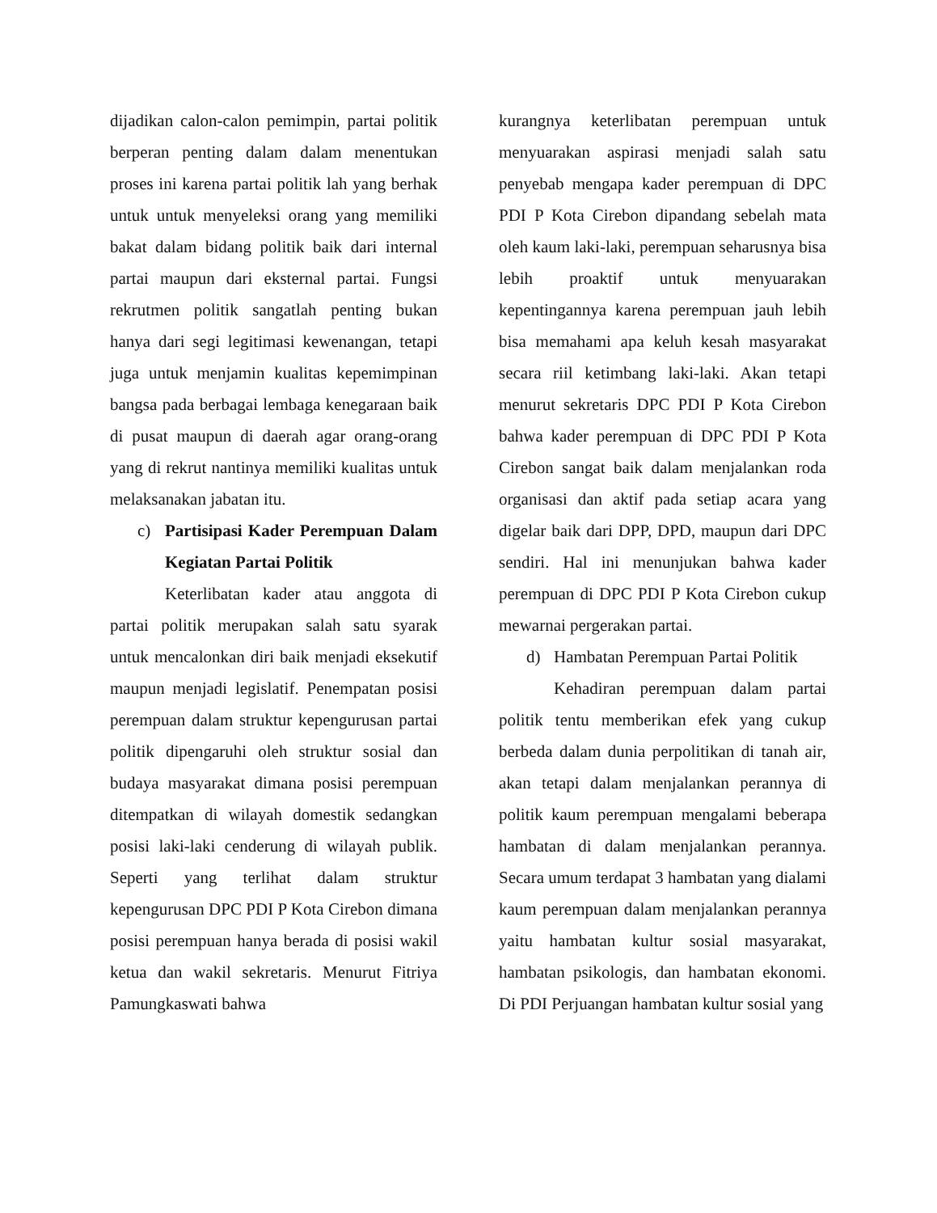dijadikan calon-calon pemimpin, partai politik berperan penting dalam dalam menentukan proses ini karena partai politik lah yang berhak untuk untuk menyeleksi orang yang memiliki bakat dalam bidang politik baik dari internal partai maupun dari eksternal partai. Fungsi rekrutmen politik sangatlah penting bukan hanya dari segi legitimasi kewenangan, tetapi juga untuk menjamin kualitas kepemimpinan bangsa pada berbagai lembaga kenegaraan baik di pusat maupun di daerah agar orang-orang yang di rekrut nantinya memiliki kualitas untuk melaksanakan jabatan itu.
c) Partisipasi Kader Perempuan Dalam Kegiatan Partai Politik
Keterlibatan kader atau anggota di partai politik merupakan salah satu syarak untuk mencalonkan diri baik menjadi eksekutif maupun menjadi legislatif. Penempatan posisi perempuan dalam struktur kepengurusan partai politik dipengaruhi oleh struktur sosial dan budaya masyarakat dimana posisi perempuan ditempatkan di wilayah domestik sedangkan posisi laki-laki cenderung di wilayah publik. Seperti yang terlihat dalam struktur kepengurusan DPC PDI P Kota Cirebon dimana posisi perempuan hanya berada di posisi wakil ketua dan wakil sekretaris. Menurut Fitriya Pamungkaswati bahwa
kurangnya keterlibatan perempuan untuk menyuarakan aspirasi menjadi salah satu penyebab mengapa kader perempuan di DPC PDI P Kota Cirebon dipandang sebelah mata oleh kaum laki-laki, perempuan seharusnya bisa lebih proaktif untuk menyuarakan kepentingannya karena perempuan jauh lebih bisa memahami apa keluh kesah masyarakat secara riil ketimbang laki-laki. Akan tetapi menurut sekretaris DPC PDI P Kota Cirebon bahwa kader perempuan di DPC PDI P Kota Cirebon sangat baik dalam menjalankan roda organisasi dan aktif pada setiap acara yang digelar baik dari DPP, DPD, maupun dari DPC sendiri. Hal ini menunjukan bahwa kader perempuan di DPC PDI P Kota Cirebon cukup mewarnai pergerakan partai.
d) Hambatan Perempuan Partai Politik
Kehadiran perempuan dalam partai politik tentu memberikan efek yang cukup berbeda dalam dunia perpolitikan di tanah air, akan tetapi dalam menjalankan perannya di politik kaum perempuan mengalami beberapa hambatan di dalam menjalankan perannya. Secara umum terdapat 3 hambatan yang dialami kaum perempuan dalam menjalankan perannya yaitu hambatan kultur sosial masyarakat, hambatan psikologis, dan hambatan ekonomi. Di PDI Perjuangan hambatan kultur sosial yang